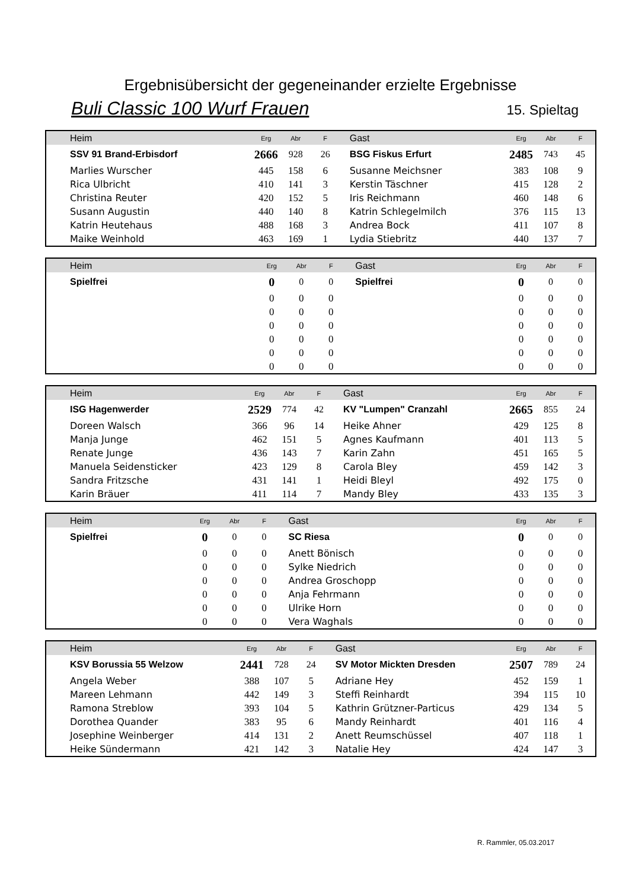Ergebnisübersicht der gegeneinander erzielte Ergebnisse
Buli Classic 100 Wurf Frauen 15. Spieltag
| Heim | Erg | Abr | F | Gast | Erg | Abr | F |
| SSV 91 Brand-Erbisdorf | 2666 | 928 | 26 | BSG Fiskus Erfurt | 2485 | 743 | 45 |
| Marlies Wurscher | 445 | 158 | 6 | Susanne Meichsner | 383 | 108 | 9 |
| Rica Ulbricht | 410 | 141 | 3 | Kerstin Täschner | 415 | 128 | 2 |
| Christina Reuter | 420 | 152 | 5 | Iris Reichmann | 460 | 148 | 6 |
| Susann Augustin | 440 | 140 | 8 | Katrin Schlegelmilch | 376 | 115 | 13 |
| Katrin Heutehaus | 488 | 168 | 3 | Andrea Bock | 411 | 107 | 8 |
| Maike Weinhold | 463 | 169 | 1 | Lydia Stiebritz | 440 | 137 | 7 |
| Heim | Erg | Abr | F | Gast | Erg | Abr | F |
| Spielfrei | 0 | 0 | 0 | Spielfrei | 0 | 0 | 0 |
| | 0 | 0 | 0 | | 0 | 0 | 0 |
| | 0 | 0 | 0 | | 0 | 0 | 0 |
| | 0 | 0 | 0 | | 0 | 0 | 0 |
| | 0 | 0 | 0 | | 0 | 0 | 0 |
| | 0 | 0 | 0 | | 0 | 0 | 0 |
| | 0 | 0 | 0 | | 0 | 0 | 0 |
| Heim | Erg | Abr | F | Gast | Erg | Abr | F |
| ISG Hagenwerder | 2529 | 774 | 42 | KV "Lumpen" Cranzahl | 2665 | 855 | 24 |
| Doreen Walsch | 366 | 96 | 14 | Heike Ahner | 429 | 125 | 8 |
| Manja Junge | 462 | 151 | 5 | Agnes Kaufmann | 401 | 113 | 5 |
| Renate Junge | 436 | 143 | 7 | Karin Zahn | 451 | 165 | 5 |
| Manuela Seidensticker | 423 | 129 | 8 | Carola Bley | 459 | 142 | 3 |
| Sandra Fritzsche | 431 | 141 | 1 | Heidi Bleyl | 492 | 175 | 0 |
| Karin Bräuer | 411 | 114 | 7 | Mandy Bley | 433 | 135 | 3 |
| Heim | Erg | Abr | F | Gast | Erg | Abr | F |
| Spielfrei | 0 | 0 | 0 | SC Riesa | 0 | 0 | 0 |
| | 0 | 0 | 0 | Anett Bönisch | 0 | 0 | 0 |
| | 0 | 0 | 0 | Sylke Niedrich | 0 | 0 | 0 |
| | 0 | 0 | 0 | Andrea Groschopp | 0 | 0 | 0 |
| | 0 | 0 | 0 | Anja Fehrmann | 0 | 0 | 0 |
| | 0 | 0 | 0 | Ulrike Horn | 0 | 0 | 0 |
| | 0 | 0 | 0 | Vera Waghals | 0 | 0 | 0 |
| Heim | Erg | Abr | F | Gast | Erg | Abr | F |
| KSV Borussia 55 Welzow | 2441 | 728 | 24 | SV Motor Mickten Dresden | 2507 | 789 | 24 |
| Angela Weber | 388 | 107 | 5 | Adriane Hey | 452 | 159 | 1 |
| Mareen Lehmann | 442 | 149 | 3 | Steffi Reinhardt | 394 | 115 | 10 |
| Ramona Streblow | 393 | 104 | 5 | Kathrin Grützner-Particus | 429 | 134 | 5 |
| Dorothea Quander | 383 | 95 | 6 | Mandy Reinhardt | 401 | 116 | 4 |
| Josephine Weinberger | 414 | 131 | 2 | Anett Reumschüssel | 407 | 118 | 1 |
| Heike Sündermann | 421 | 142 | 3 | Natalie Hey | 424 | 147 | 3 |
R. Rammler, 05.03.2017